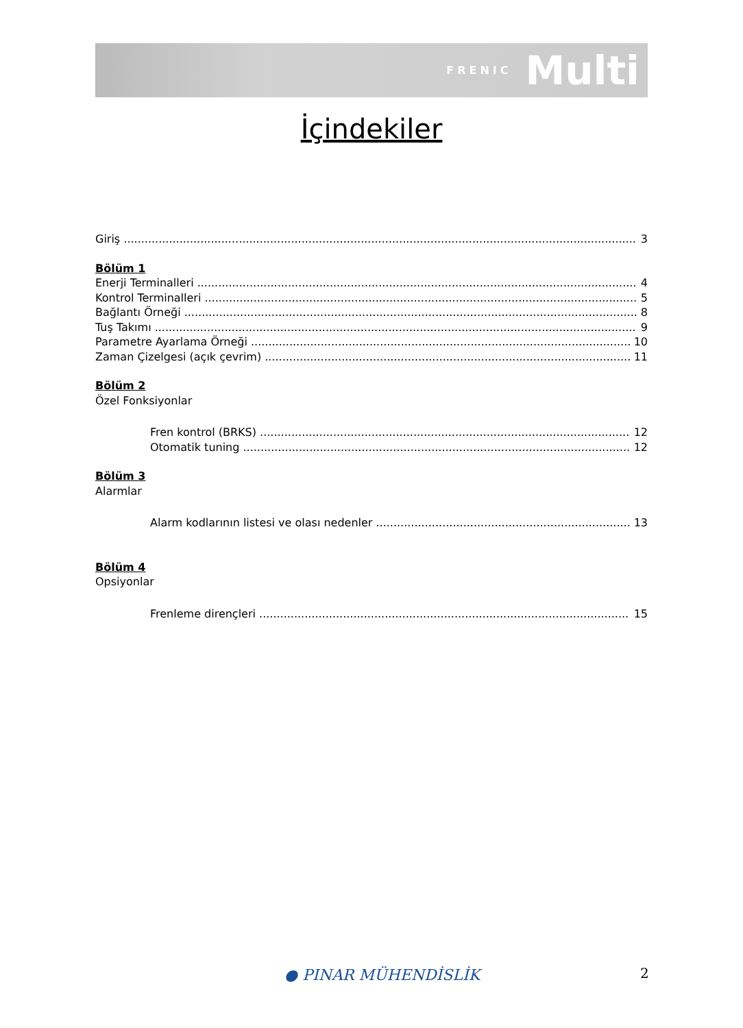FRENIC Multi
İçindekiler
Giriş 3
Bölüm 1
Enerji Terminalleri 4
Kontrol Terminalleri 5
Bağlantı Örneği 8
Tuş Takımı 9
Parametre Ayarlama Örneği 10
Zaman Çizelgesi (açık çevrim) 11
Bölüm 2
Özel Fonksiyonlar
Fren kontrol (BRKS) 12
Otomatik tuning 12
Bölüm 3
Alarmlar
Alarm kodlarının listesi ve olası nedenler 13
Bölüm 4
Opsiyonlar
Frenleme dirençleri 15
● PINAR MÜHENDİSLİK 2